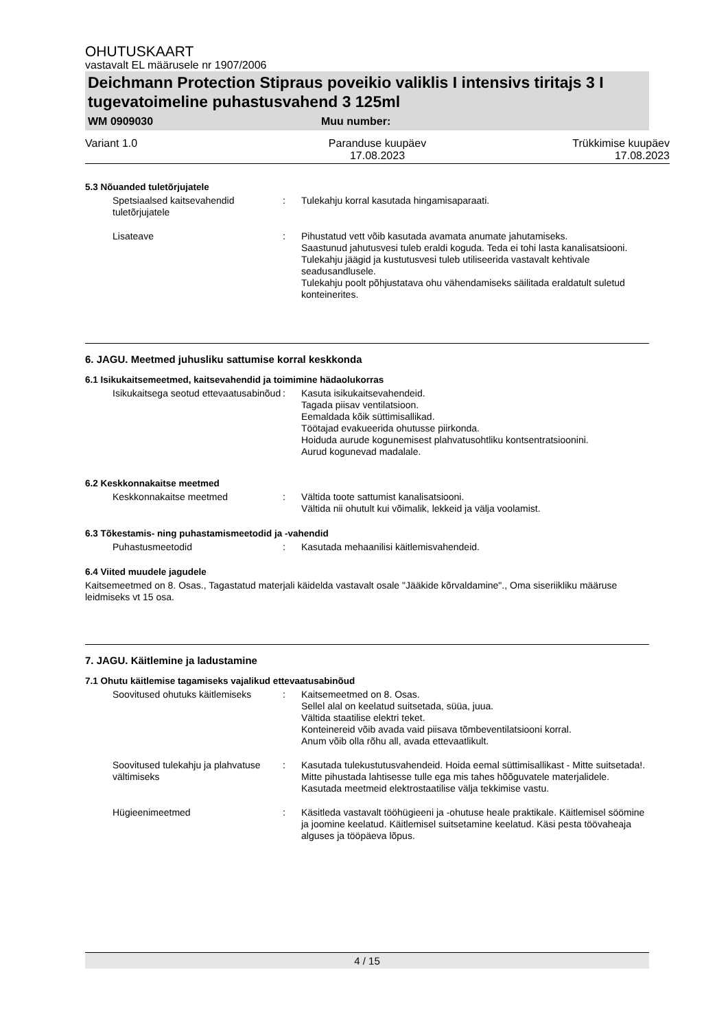OHUTUSKAART
vastavalt EL määrusele nr 1907/2006
Deichmann Protection Stipraus poveikio valiklis I intensivs tiritajs 3 I tugevatoimeline puhastusvahend 3 125ml
WM 0909030 Muu number:
Variant 1.0 Paranduse kuupäev
17.08.2023
Trükkimise kuupäev
17.08.2023
5.3 Nõuanded tuletõrjujatele
Spetsiaalsed kaitsevahendid tuletõrjujatele
: Tulekahju korral kasutada hingamisaparaati.
Lisateave : Pihustatud vett võib kasutada avamata anumate jahutamiseks.
Saastunud jahutusvesi tuleb eraldi koguda. Teda ei tohi lasta kanalisatsiooni.
Tulekahju jäägid ja kustutusvesi tuleb utiliseerida vastavalt kehtivale seadusandlusele.
Tulekahju poolt põhjustatava ohu vähendamiseks säilitada eraldatult suletud konteinerites.
6. JAGU. Meetmed juhusliku sattumise korral keskkonda
6.1 Isikukaitsemeetmed, kaitsevahendid ja toimimine hädaolukorras
Isikukaitsega seotud ettevaatusabinõud
: Kasuta isikukaitsevahendeid.
Tagada piisav ventilatsioon.
Eemaldada kõik süttimisallikad.
Töötajad evakueerida ohutusse piirkonda.
Hoiduda aurude kogunemisest plahvatusohtliku kontsentratsioonini.
Aurud kogunevad madalale.
6.2 Keskkonnakaitse meetmed
Keskkonnakaitse meetmed : Vältida toote sattumist kanalisatsiooni.
Vältida nii ohutult kui võimalik, lekkeid ja välja voolamist.
6.3 Tõkestamis- ning puhastamismeetodid ja -vahendid
Puhastusmeetodid : Kasutada mehaanilisi käitlemisvahendeid.
6.4 Viited muudele jagudele
Kaitsemeetmed on 8. Osas., Tagastatud materjali käidelda vastavalt osale "Jääkide kõrvaldamine"., Oma siseriikliku määruse leidmiseks vt 15 osa.
7. JAGU. Käitlemine ja ladustamine
7.1 Ohutu käitlemise tagamiseks vajalikud ettevaatusabinõud
Soovitused ohutuks käitlemiseks
: Kaitsemeetmed on 8. Osas.
Sellel alal on keelatud suitsetada, süüa, juua.
Vältida staatilise elektri teket.
Konteinereid võib avada vaid piisava tõmbeventilatsiooni korral.
Anum võib olla rõhu all, avada ettevaatlikult.
Soovitused tulekahju ja plahvatuse vältimiseks
: Kasutada tulekustutusvahendeid. Hoida eemal süttimisallikast - Mitte suitsetada!. Mitte pihustada lahtisesse tulle ega mis tahes hõõguvatele materjalidele. Kasutada meetmeid elektrostaatilise välja tekkimise vastu.
Hügieenimeetmed : Käsitleda vastavalt tööhügieeni ja -ohutuse heale praktikale. Käitlemisel söömine ja joomine keelatud. Käitlemisel suitsetamine keelatud. Käsi pesta töövaheaja alguses ja tööpäeva lõpus.
4 / 15